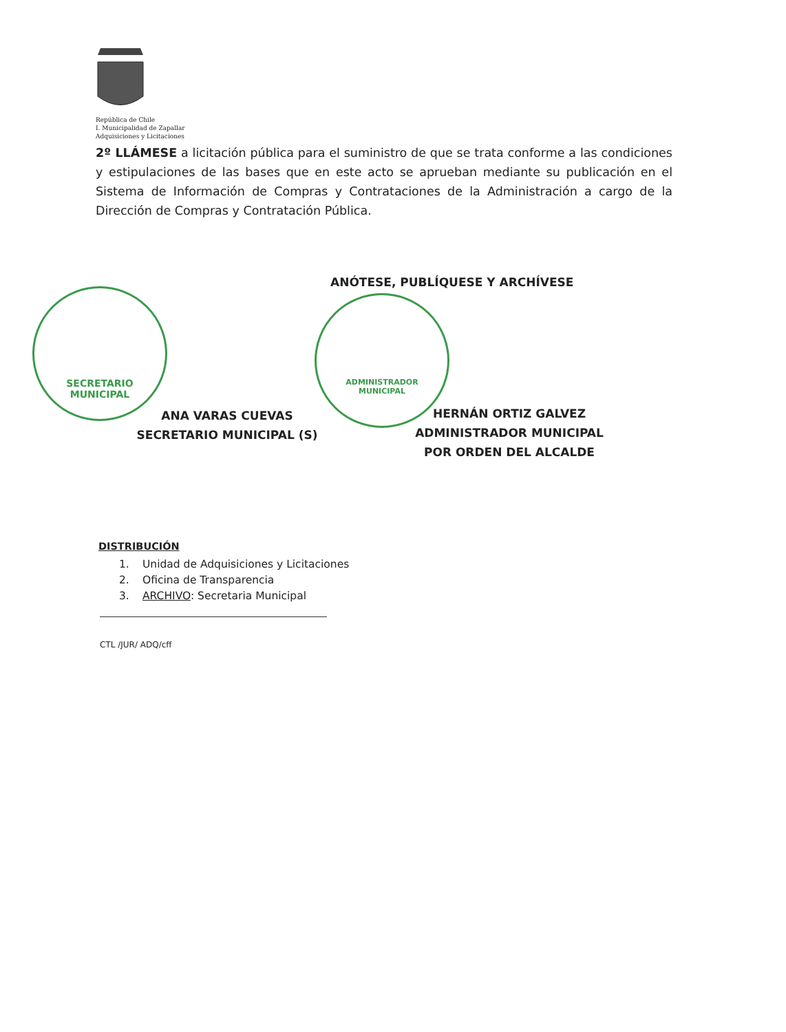República de Chile
I. Municipalidad de Zapallar
Adquisiciones y Licitaciones
2º LLÁMESE a licitación pública para el suministro de que se trata conforme a las condiciones y estipulaciones de las bases que en este acto se aprueban mediante su publicación en el Sistema de Información de Compras y Contrataciones de la Administración a cargo de la Dirección de Compras y Contratación Pública.
ANÓTESE, PUBLÍQUESE Y ARCHÍVESE
SECRETARIO
MUNICIPAL
ADMINISTRADOR
MUNICIPAL
ANA VARAS CUEVAS
SECRETARIO MUNICIPAL (S)
HERNÁN ORTIZ GALVEZ
ADMINISTRADOR MUNICIPAL
POR ORDEN DEL ALCALDE
DISTRIBUCIÓN
1. Unidad de Adquisiciones y Licitaciones
2. Oficina de Transparencia
3. ARCHIVO: Secretaria Municipal
CTL /JUR/ ADQ/cff